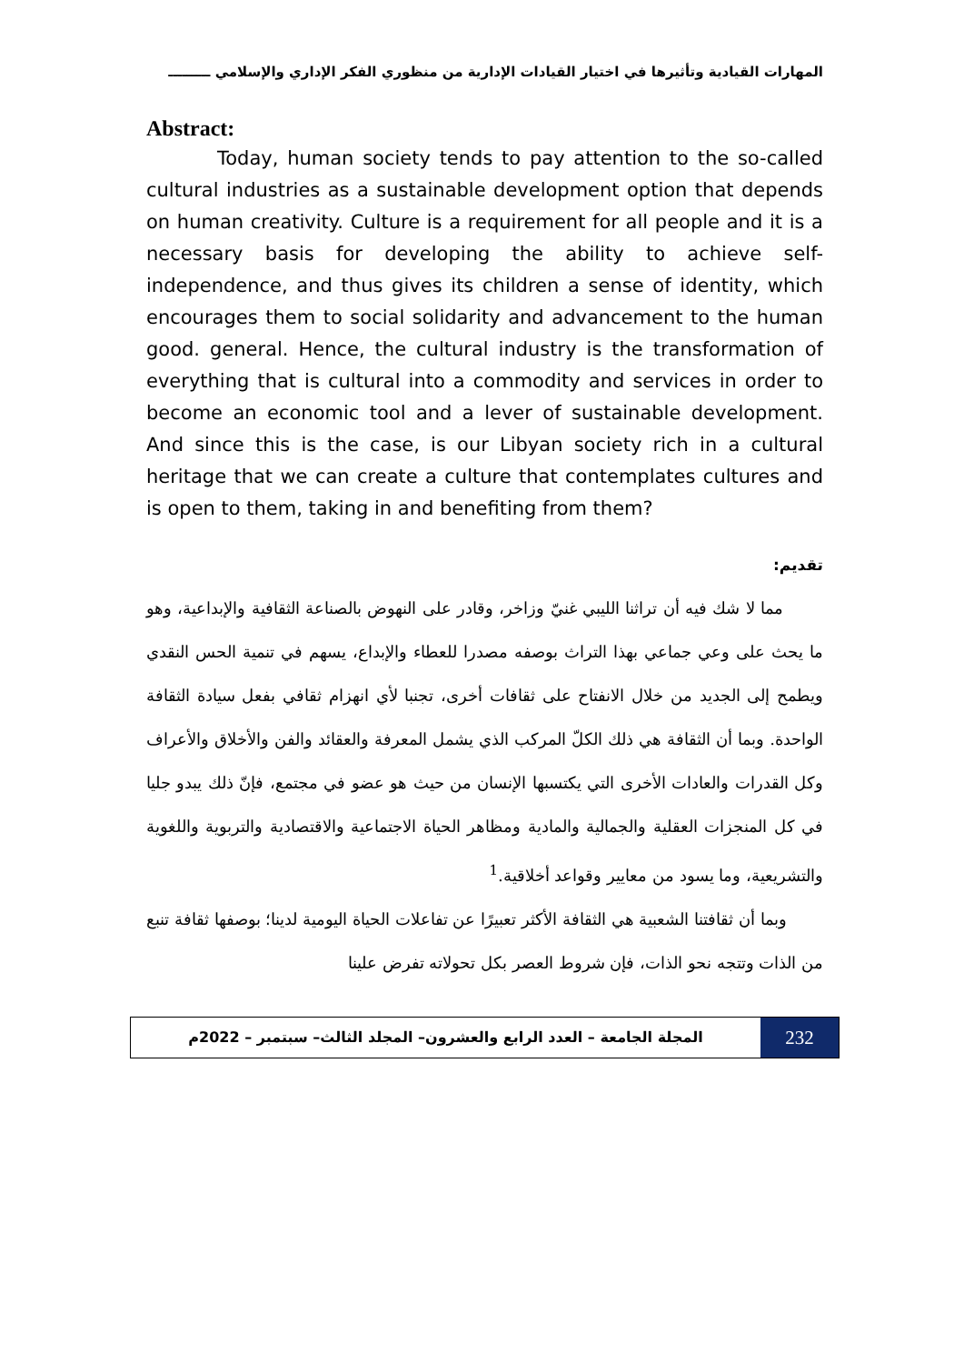المهارات القيادية وتأثيرها في اختيار القيادات الإدارية من منظوري الفكر الإداري والإسلامي ـــــــــ
Abstract:
Today, human society tends to pay attention to the so-called cultural industries as a sustainable development option that depends on human creativity. Culture is a requirement for all people and it is a necessary basis for developing the ability to achieve self-independence, and thus gives its children a sense of identity, which encourages them to social solidarity and advancement to the human good. general. Hence, the cultural industry is the transformation of everything that is cultural into a commodity and services in order to become an economic tool and a lever of sustainable development. And since this is the case, is our Libyan society rich in a cultural heritage that we can create a culture that contemplates cultures and is open to them, taking in and benefiting from them?
تقديم:
مما لا شك فيه أن تراثنا الليبي غنيّ وزاخر، وقادر على النهوض بالصناعة الثقافية والإبداعية، وهو ما يحث على وعي جماعي بهذا التراث بوصفه مصدرا للعطاء والإبداع، يسهم في تنمية الحس النقدي ويطمح إلى الجديد من خلال الانفتاح على ثقافات أخرى، تجنبا لأي انهزام ثقافي بفعل سيادة الثقافة الواحدة. وبما أن الثقافة هي ذلك الكلّ المركب الذي يشمل المعرفة والعقائد والفن والأخلاق والأعراف وكل القدرات والعادات الأخرى التي يكتسبها الإنسان من حيث هو عضو في مجتمع، فإنّ ذلك يبدو جليا في كل المنجزات العقلية والجمالية والمادية ومظاهر الحياة الاجتماعية والاقتصادية والتربوية واللغوية والتشريعية، وما يسود من معايير وقواعد أخلاقية.<sup>1</sup>
وبما أن ثقافتنا الشعبية هي الثقافة الأكثر تعبيرًا عن تفاعلات الحياة اليومية لدينا؛ بوصفها ثقافة تنبع من الذات وتتجه نحو الذات، فإن شروط العصر بكل تحولاته تفرض علينا
المجلة الجامعة – العدد الرابع والعشرون– المجلد الثالث– سبتمبر – 2022م
232